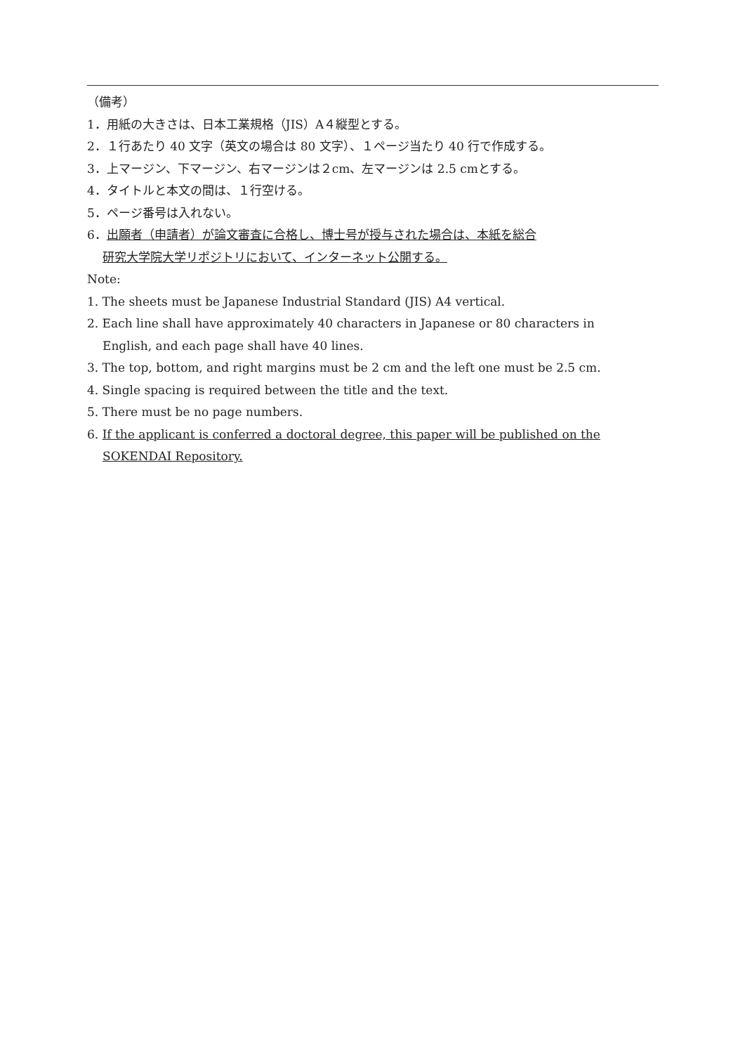（備考）
1．用紙の大きさは、日本工業規格（JIS）A４縦型とする。
2．１行あたり 40 文字（英文の場合は 80 文字）、１ページ当たり 40 行で作成する。
3．上マージン、下マージン、右マージンは２cm、左マージンは 2.5 cmとする。
4．タイトルと本文の間は、１行空ける。
5．ページ番号は入れない。
6．出願者（申請者）が論文審査に合格し、博士号が授与された場合は、本紙を総合
研究大学院大学リポジトリにおいて、インターネット公開する。
Note:
1. The sheets must be Japanese Industrial Standard (JIS) A4 vertical.
2. Each line shall have approximately 40 characters in Japanese or 80 characters in
English, and each page shall have 40 lines.
3. The top, bottom, and right margins must be 2 cm and the left one must be 2.5 cm.
4. Single spacing is required between the title and the text.
5. There must be no page numbers.
6. If the applicant is conferred a doctoral degree, this paper will be published on the
SOKENDAI Repository.